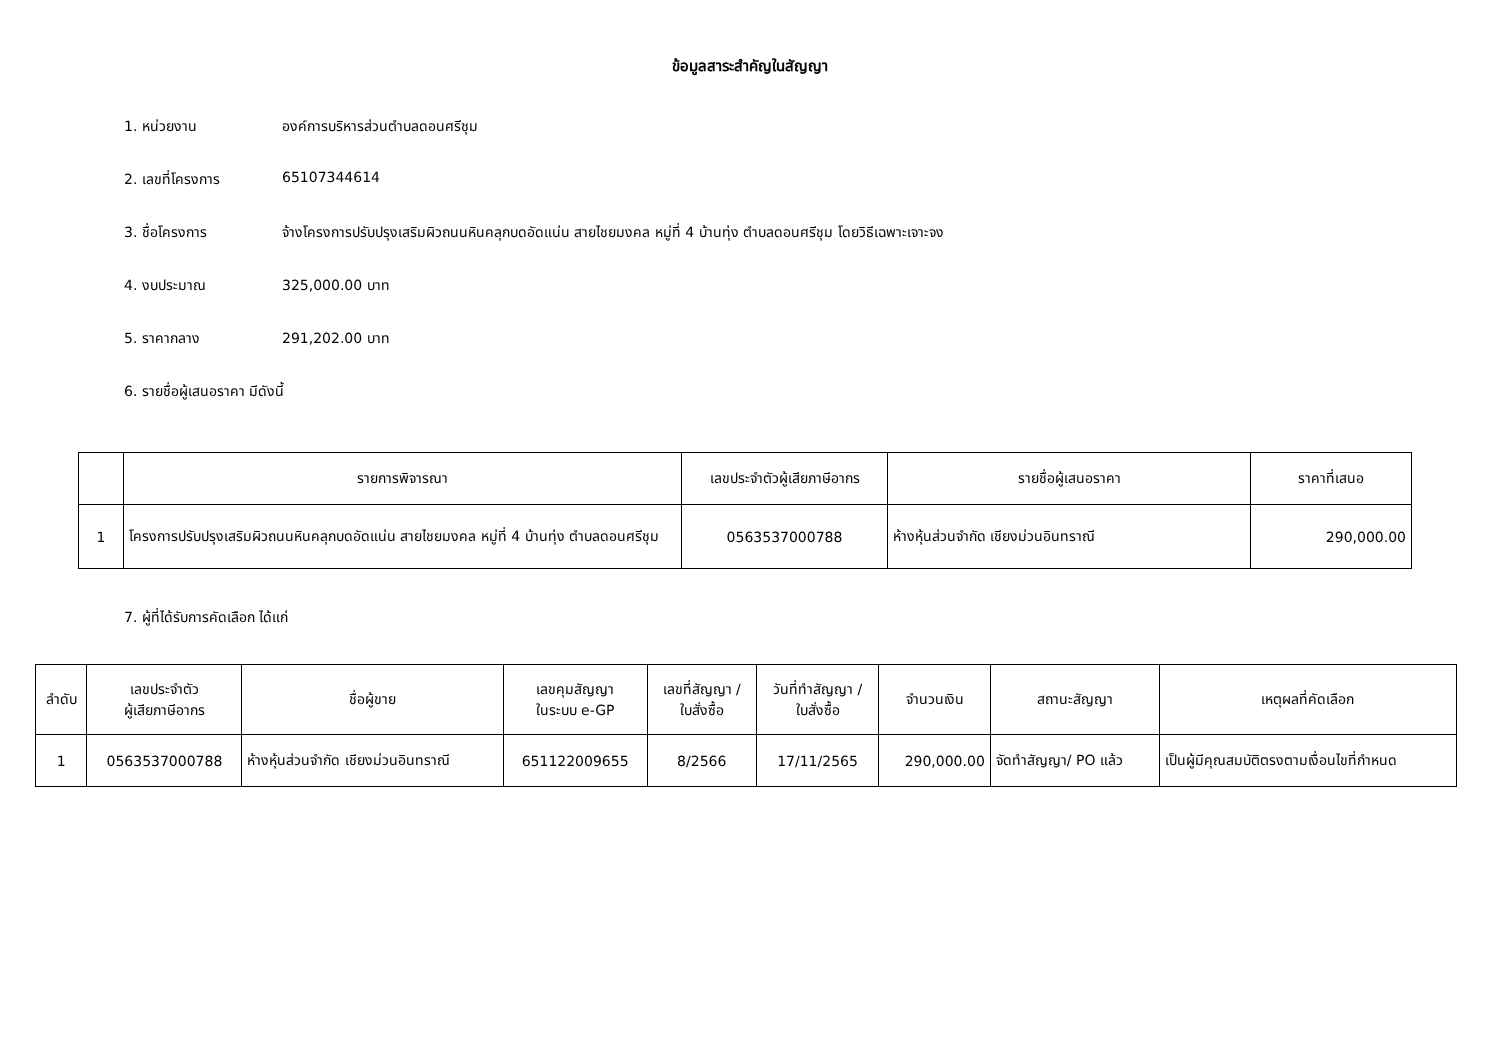ข้อมูลสาระสำคัญในสัญญา
1. หน่วยงาน องค์การบริหารส่วนตำบลดอนศรีชุม
2. เลขที่โครงการ 65107344614
3. ชื่อโครงการ จ้างโครงการปรับปรุงเสริมผิวถนนหินคลุกบดอัดแน่น สายไชยมงคล หมู่ที่ 4 บ้านทุ่ง ตำบลดอนศรีชุม โดยวิธีเฉพาะเจาะจง
4. งบประมาณ 325,000.00 บาท
5. ราคากลาง 291,202.00 บาท
6. รายชื่อผู้เสนอราคา มีดังนี้
| | รายการพิจารณา | เลขประจำตัวผู้เสียภาษีอากร | รายชื่อผู้เสนอราคา | ราคาที่เสนอ |
| --- | --- | --- | --- | --- |
| 1 | โครงการปรับปรุงเสริมผิวถนนหินคลุกบดอัดแน่น สายไชยมงคล หมู่ที่ 4 บ้านทุ่ง ตำบลดอนศรีชุม | 0563537000788 | ห้างหุ้นส่วนจำกัด เชียงม่วนอินทราณี | 290,000.00 |
7. ผู้ที่ได้รับการคัดเลือก ได้แก่
| ลำดับ | เลขประจำตัว ผู้เสียภาษีอากร | ชื่อผู้ขาย | เลขคุมสัญญา ในระบบ e-GP | เลขที่สัญญา / ใบสั่งซื้อ | วันที่ทำสัญญา / ใบสั่งซื้อ | จำนวนเงิน | สถานะสัญญา | เหตุผลที่คัดเลือก |
| --- | --- | --- | --- | --- | --- | --- | --- | --- |
| 1 | 0563537000788 | ห้างหุ้นส่วนจำกัด เชียงม่วนอินทราณี | 651122009655 | 8/2566 | 17/11/2565 | 290,000.00 | จัดทำสัญญา/ PO แล้ว | เป็นผู้มีคุณสมบัติตรงตามเงื่อนไขที่กำหนด |